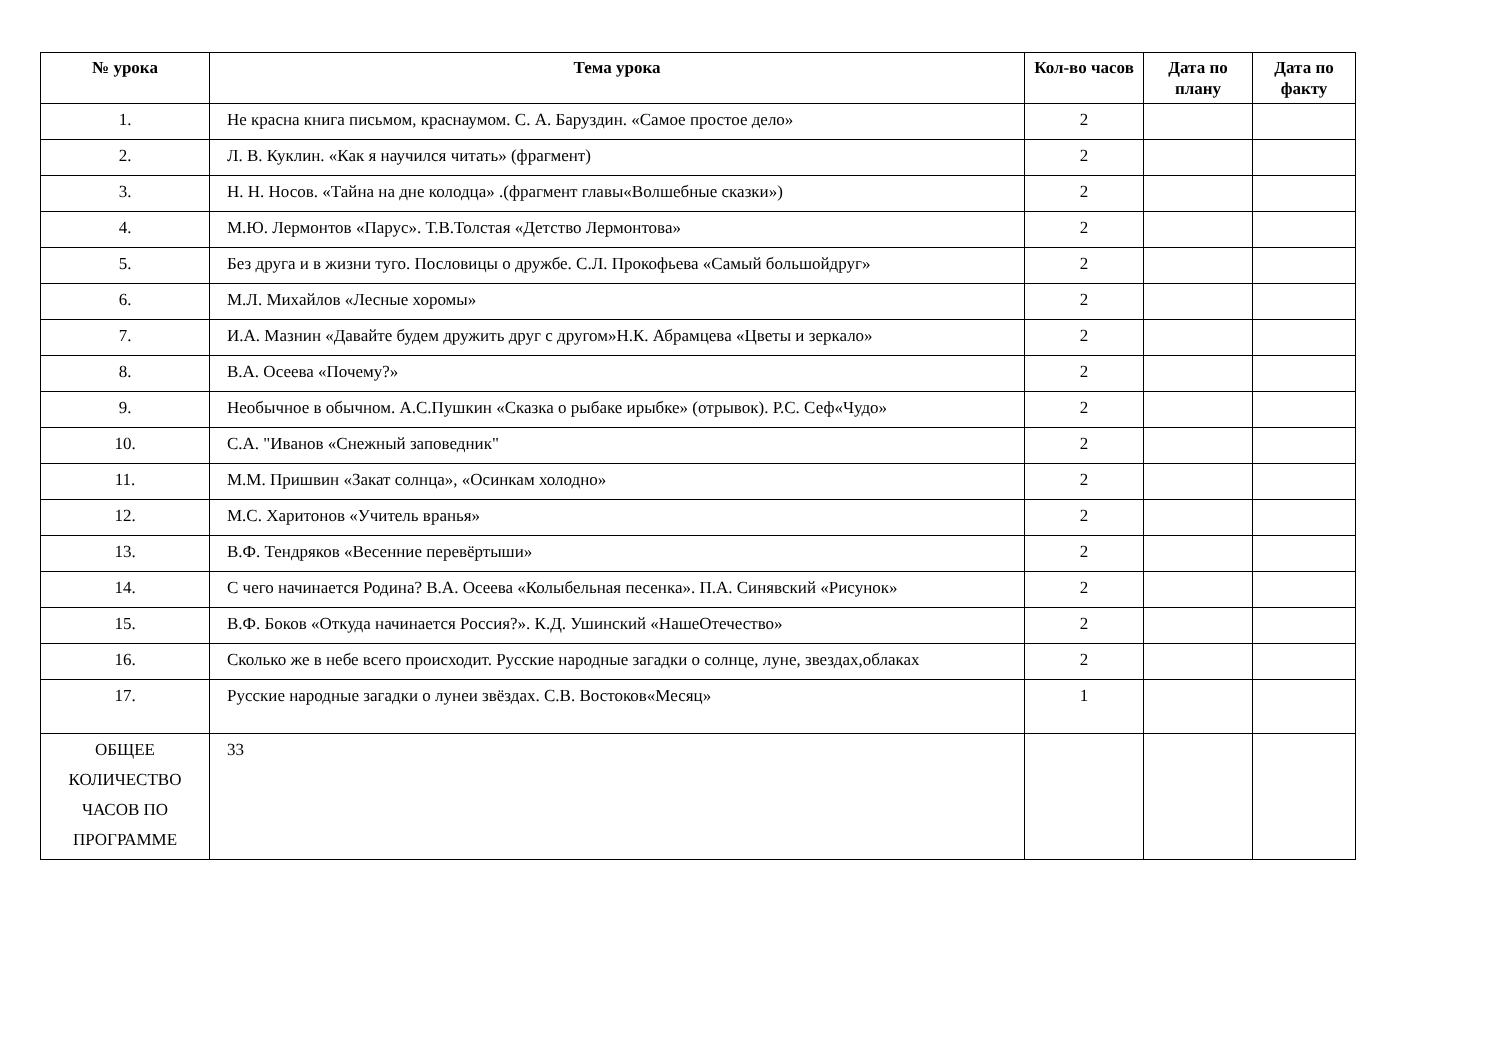| № урока | Тема урока | Кол-во часов | Дата по плану | Дата по факту |
| --- | --- | --- | --- | --- |
| 1. | Не красна книга письмом, краснаумом. С. А. Баруздин. «Самое простое дело» | 2 | | |
| 2. | Л. В. Куклин. «Как я научился читать» (фрагмент) | 2 | | |
| 3. | Н. Н. Носов. «Тайна на дне колодца» .(фрагмент главы«Волшебные сказки») | 2 | | |
| 4. | М.Ю. Лермонтов «Парус». Т.В.Толстая «Детство Лермонтова» | 2 | | |
| 5. | Без друга и в жизни туго. Пословицы о дружбе. С.Л. Прокофьева «Самый большойдруг» | 2 | | |
| 6. | М.Л. Михайлов «Лесные хоромы» | 2 | | |
| 7. | И.А. Мазнин «Давайте будем дружить друг с другом»Н.К. Абрамцева «Цветы и зеркало» | 2 | | |
| 8. | В.А. Осеева «Почему?» | 2 | | |
| 9. | Необычное в обычном. А.С.Пушкин «Сказка о рыбаке ирыбке» (отрывок). Р.С. Сеф«Чудо» | 2 | | |
| 10. | С.А. "Иванов «Снежный заповедник" | 2 | | |
| 11. | М.М. Пришвин «Закат солнца», «Осинкам холодно» | 2 | | |
| 12. | М.С. Харитонов «Учитель вранья» | 2 | | |
| 13. | В.Ф. Тендряков «Весенние перевёртыши» | 2 | | |
| 14. | С чего начинается Родина? В.А. Осеева «Колыбельная песенка». П.А. Синявский «Рисунок» | 2 | | |
| 15. | В.Ф. Боков «Откуда начинается Россия?». К.Д. Ушинский «НашеОтечество» | 2 | | |
| 16. | Сколько же в небе всего происходит. Русские народные загадки о солнце, луне, звездах,облаках | 2 | | |
| 17. | Русские народные загадки о лунеи звёздах. С.В. Востоков«Месяц» | 1 | | |
| ОБЩЕЕ КОЛИЧЕСТВО ЧАСОВ ПО ПРОГРАММЕ | 33 | | | |